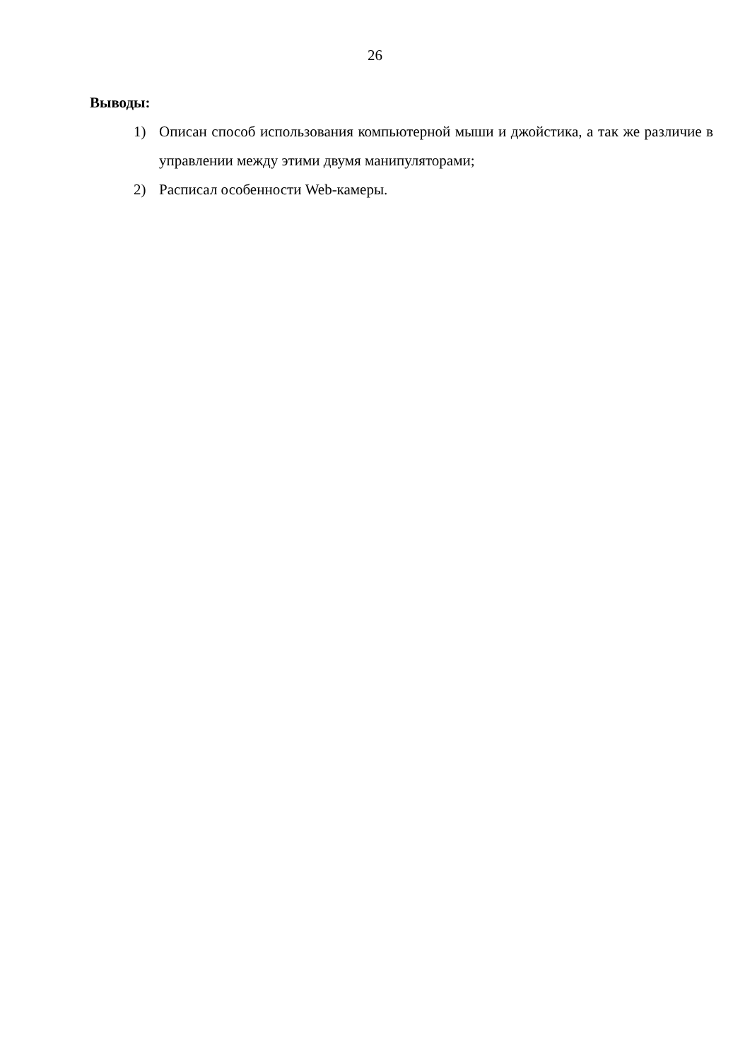26
Выводы:
1) Описан способ использования компьютерной мыши и джойстика, а так же различие в управлении между этими двумя манипуляторами;
2) Расписал особенности Web-камеры.